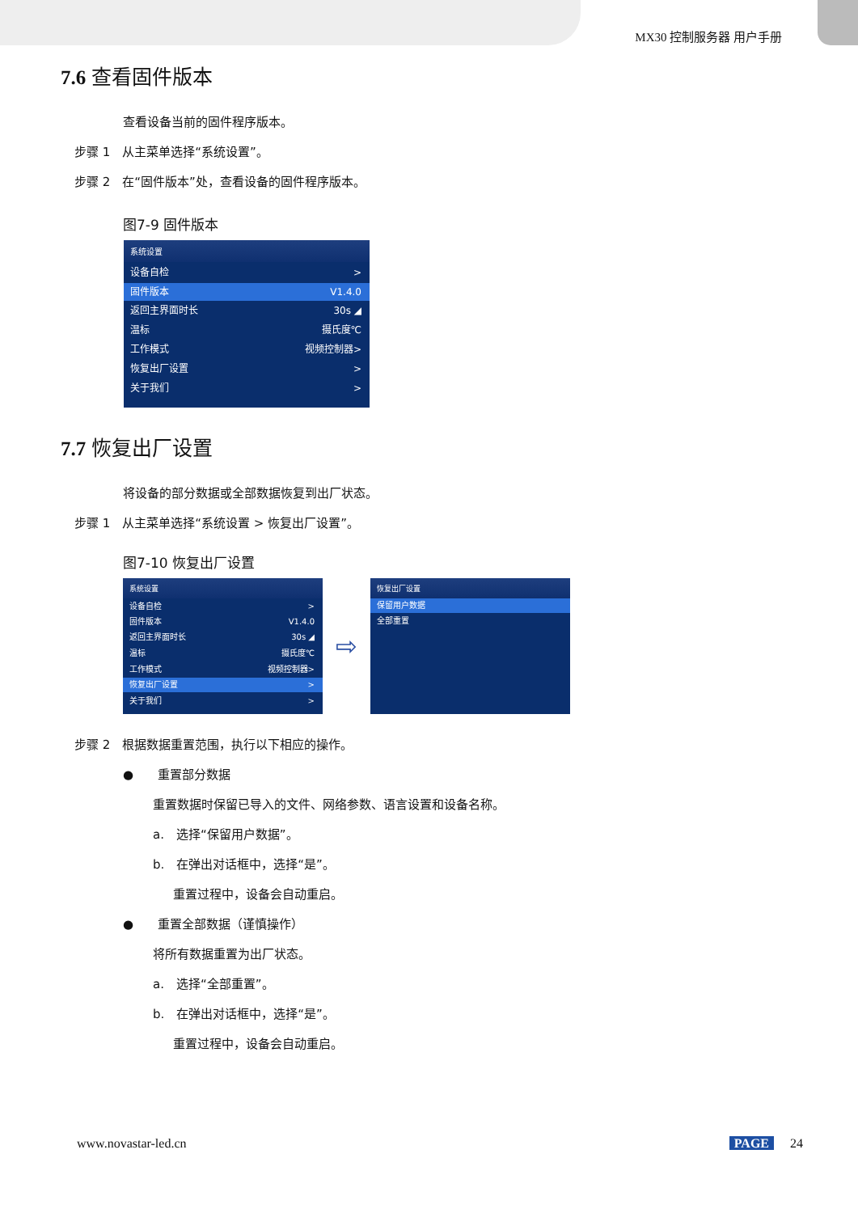MX30 控制服务器 用户手册
7.6 查看固件版本
查看设备当前的固件程序版本。
步骤 1　从主菜单选择“系统设置”。
步骤 2　在“固件版本”处，查看设备的固件程序版本。
图7-9 固件版本
系统设置
设备自检 >
固件版本 V1.4.0
返回主界面时长 30s ◢
温标 摄氏度℃
工作模式 视频控制器>
恢复出厂设置 >
关于我们 >
7.7 恢复出厂设置
将设备的部分数据或全部数据恢复到出厂状态。
步骤 1　从主菜单选择“系统设置 > 恢复出厂设置”。
图7-10 恢复出厂设置
系统设置
设备自检 >
固件版本 V1.4.0
返回主界面时长 30s ◢
温标 摄氏度℃
工作模式 视频控制器>
恢复出厂设置 >
关于我们 >
⇨
恢复出厂设置
保留用户数据
全部重置
步骤 2　根据数据重置范围，执行以下相应的操作。
●　　重置部分数据
重置数据时保留已导入的文件、网络参数、语言设置和设备名称。
a.　选择“保留用户数据”。
b.　在弹出对话框中，选择“是”。
重置过程中，设备会自动重启。
●　　重置全部数据（谨慎操作）
将所有数据重置为出厂状态。
a.　选择“全部重置”。
b.　在弹出对话框中，选择“是”。
重置过程中，设备会自动重启。
www.novastar-led.cn PAGE 24